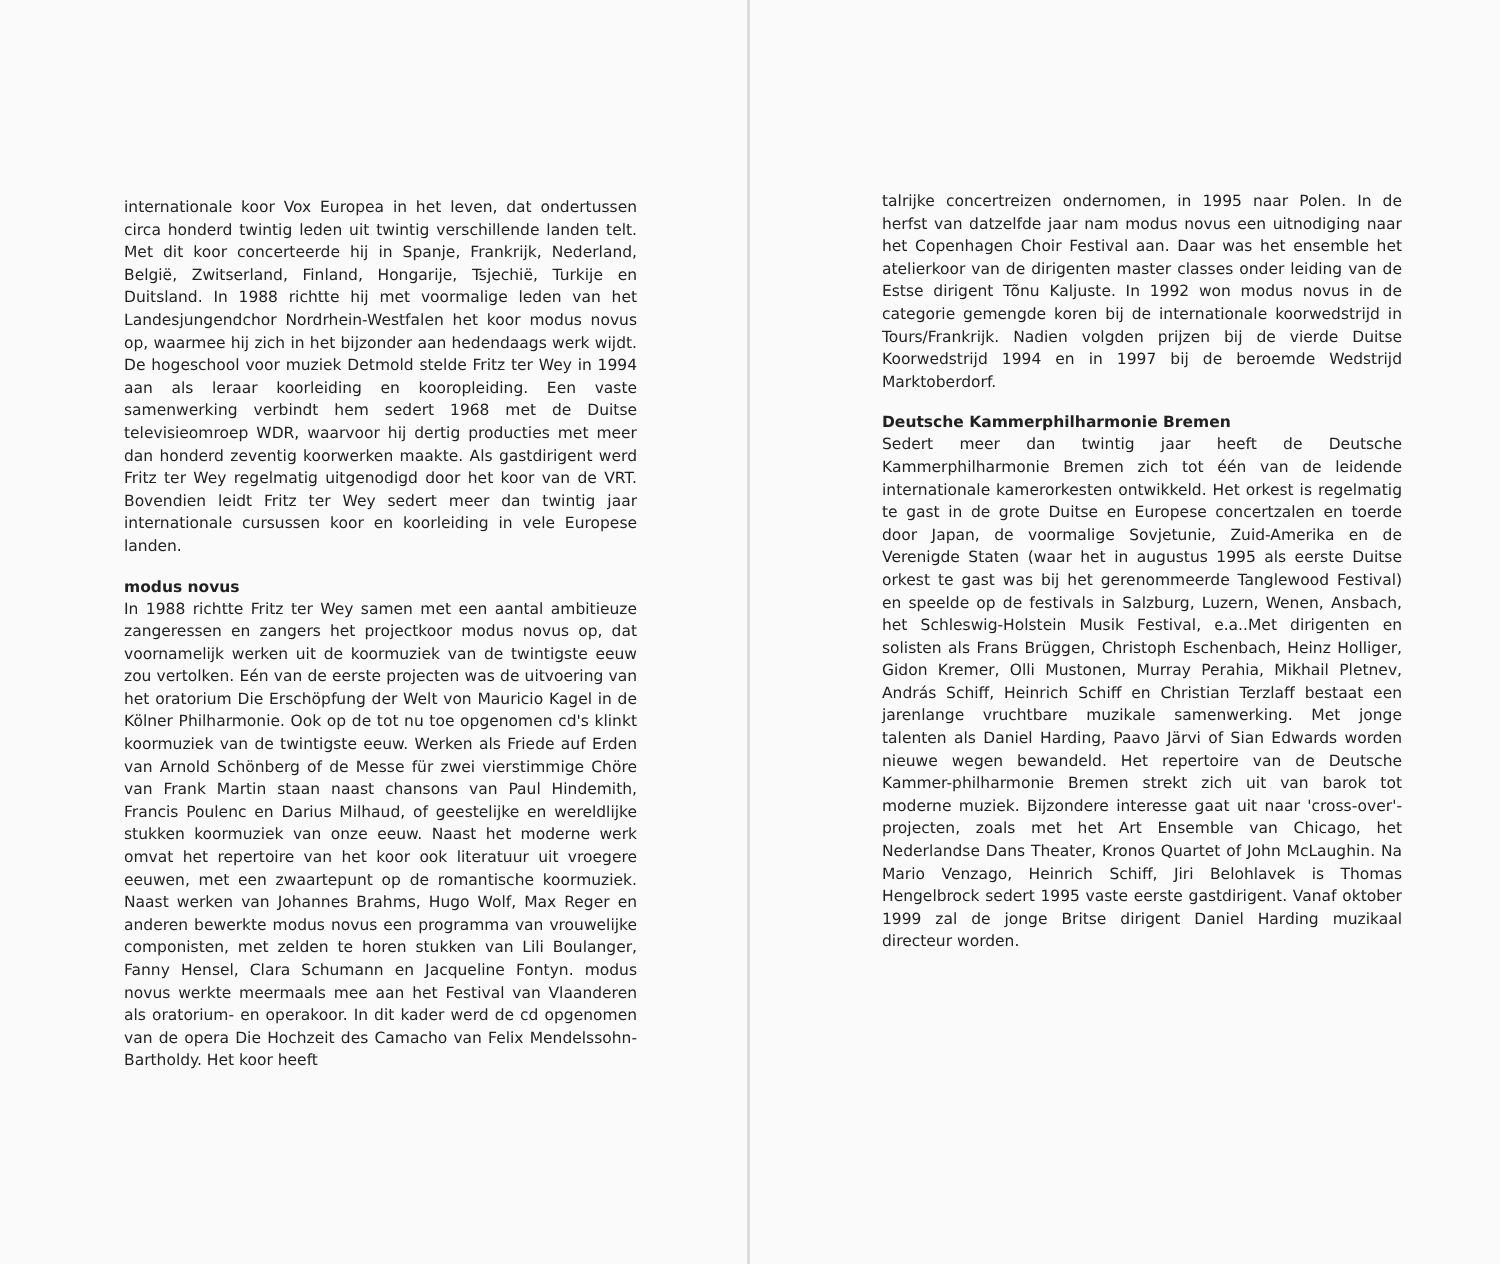internationale koor Vox Europea in het leven, dat ondertussen circa honderd twintig leden uit twintig verschillende landen telt. Met dit koor concerteerde hij in Spanje, Frankrijk, Nederland, België, Zwitserland, Finland, Hongarije, Tsjechië, Turkije en Duitsland. In 1988 richtte hij met voormalige leden van het Landesjungendchor Nordrhein-Westfalen het koor modus novus op, waarmee hij zich in het bijzonder aan hedendaags werk wijdt. De hogeschool voor muziek Detmold stelde Fritz ter Wey in 1994 aan als leraar koorleiding en kooropleiding. Een vaste samenwerking verbindt hem sedert 1968 met de Duitse televisieomroep WDR, waarvoor hij dertig producties met meer dan honderd zeventig koorwerken maakte. Als gastdirigent werd Fritz ter Wey regelmatig uitgenodigd door het koor van de VRT. Bovendien leidt Fritz ter Wey sedert meer dan twintig jaar internationale cursussen koor en koorleiding in vele Europese landen.
modus novus
In 1988 richtte Fritz ter Wey samen met een aantal ambitieuze zangeressen en zangers het projectkoor modus novus op, dat voornamelijk werken uit de koormuziek van de twintigste eeuw zou vertolken. Eén van de eerste projecten was de uitvoering van het oratorium Die Erschöpfung der Welt von Mauricio Kagel in de Kölner Philharmonie. Ook op de tot nu toe opgenomen cd's klinkt koormuziek van de twintigste eeuw. Werken als Friede auf Erden van Arnold Schönberg of de Messe für zwei vierstimmige Chöre van Frank Martin staan naast chansons van Paul Hindemith, Francis Poulenc en Darius Milhaud, of geestelijke en wereldlijke stukken koormuziek van onze eeuw. Naast het moderne werk omvat het repertoire van het koor ook literatuur uit vroegere eeuwen, met een zwaartepunt op de romantische koormuziek. Naast werken van Johannes Brahms, Hugo Wolf, Max Reger en anderen bewerkte modus novus een programma van vrouwelijke componisten, met zelden te horen stukken van Lili Boulanger, Fanny Hensel, Clara Schumann en Jacqueline Fontyn. modus novus werkte meermaals mee aan het Festival van Vlaanderen als oratorium- en operakoor. In dit kader werd de cd opgenomen van de opera Die Hochzeit des Camacho van Felix Mendelssohn-Bartholdy. Het koor heeft
talrijke concertreizen ondernomen, in 1995 naar Polen. In de herfst van datzelfde jaar nam modus novus een uitnodiging naar het Copenhagen Choir Festival aan. Daar was het ensemble het atelierkoor van de dirigenten master classes onder leiding van de Estse dirigent Tõnu Kaljuste. In 1992 won modus novus in de categorie gemengde koren bij de internationale koorwedstrijd in Tours/Frankrijk. Nadien volgden prijzen bij de vierde Duitse Koorwedstrijd 1994 en in 1997 bij de beroemde Wedstrijd Marktoberdorf.
Deutsche Kammerphilharmonie Bremen
Sedert meer dan twintig jaar heeft de Deutsche Kammerphilharmonie Bremen zich tot één van de leidende internationale kamerorkesten ontwikkeld. Het orkest is regelmatig te gast in de grote Duitse en Europese concertzalen en toerde door Japan, de voormalige Sovjetunie, Zuid-Amerika en de Verenigde Staten (waar het in augustus 1995 als eerste Duitse orkest te gast was bij het gerenommeerde Tanglewood Festival) en speelde op de festivals in Salzburg, Luzern, Wenen, Ansbach, het Schleswig-Holstein Musik Festival, e.a..Met dirigenten en solisten als Frans Brüggen, Christoph Eschenbach, Heinz Holliger, Gidon Kremer, Olli Mustonen, Murray Perahia, Mikhail Pletnev, András Schiff, Heinrich Schiff en Christian Terzlaff bestaat een jarenlange vruchtbare muzikale samenwerking. Met jonge talenten als Daniel Harding, Paavo Järvi of Sian Edwards worden nieuwe wegen bewandeld. Het repertoire van de Deutsche Kammer-philharmonie Bremen strekt zich uit van barok tot moderne muziek. Bijzondere interesse gaat uit naar 'cross-over'-projecten, zoals met het Art Ensemble van Chicago, het Nederlandse Dans Theater, Kronos Quartet of John McLaughin. Na Mario Venzago, Heinrich Schiff, Jiri Belohlavek is Thomas Hengelbrock sedert 1995 vaste eerste gastdirigent. Vanaf oktober 1999 zal de jonge Britse dirigent Daniel Harding muzikaal directeur worden.